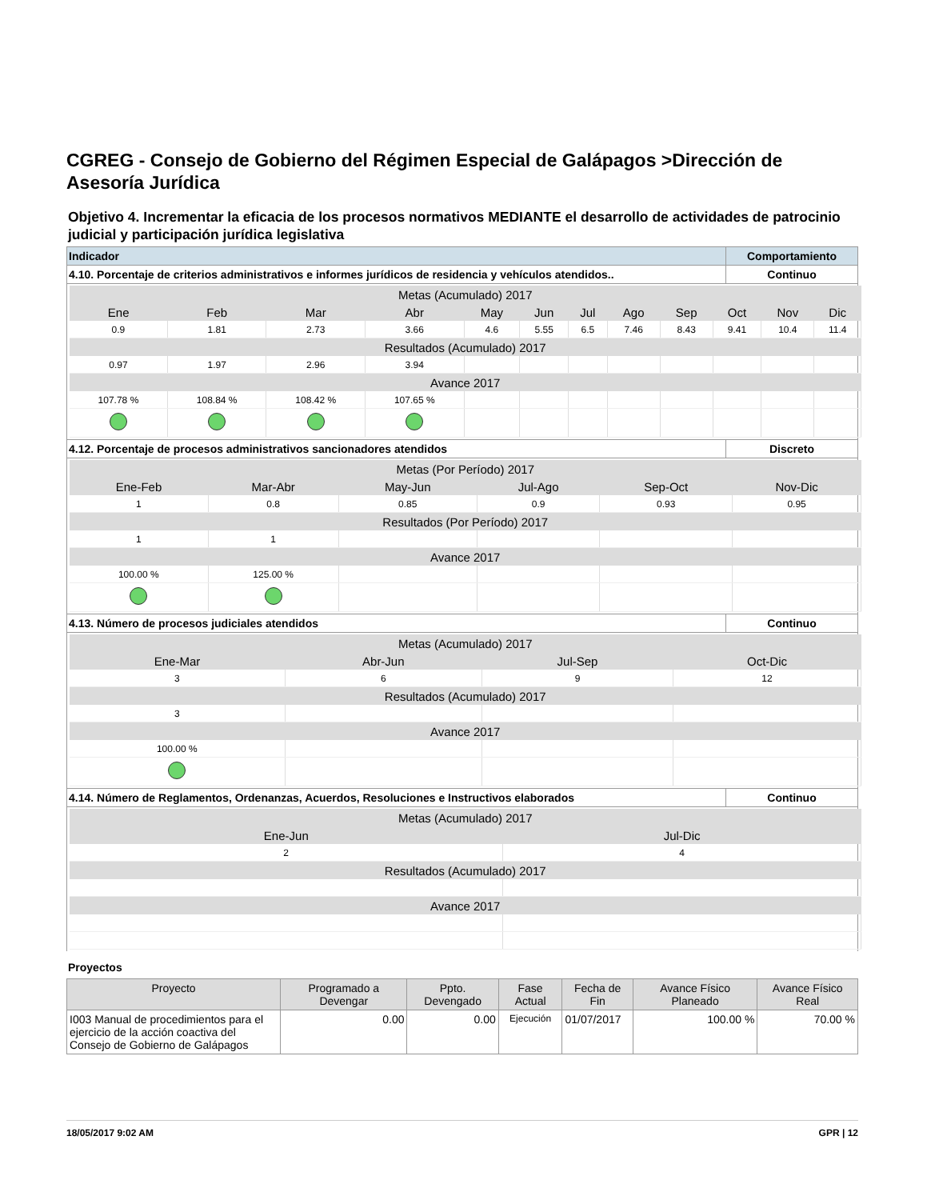CGREG - Consejo de Gobierno del Régimen Especial de Galápagos >Dirección de Asesoría Jurídica
Objetivo 4. Incrementar la eficacia de los procesos normativos MEDIANTE el desarrollo de actividades de patrocinio judicial y participación jurídica legislativa
| Indicador | Comportamiento |
| 4.10. Porcentaje de criterios administrativos e informes jurídicos de residencia y vehículos atendidos.. | Continuo |
| Metas (Acumulado) 2017 | | | | | | | | | | | |
| Ene | Feb | Mar | Abr | May | Jun | Jul | Ago | Sep | Oct | Nov | Dic |
| 0.9 | 1.81 | 2.73 | 3.66 | 4.6 | 5.55 | 6.5 | 7.46 | 8.43 | 9.41 | 10.4 | 11.4 |
| Resultados (Acumulado) 2017 | | | | | | | | | | | |
| 0.97 | 1.97 | 2.96 | 3.94 | | | | | | | | |
| Avance 2017 | | | | | | | | | | | |
| 107.78 % | 108.84 % | 108.42 % | 107.65 % | | | | | | | | |
| 4.12. Porcentaje de procesos administrativos sancionadores atendidos | Discreto |
| Metas (Por Período) 2017 | | | | | |
| Ene-Feb | Mar-Abr | May-Jun | Jul-Ago | Sep-Oct | Nov-Dic |
| 1 | 0.8 | 0.85 | 0.9 | 0.93 | 0.95 |
| Resultados (Por Período) 2017 | | | | | |
| 1 | 1 | | | | |
| Avance 2017 | | | | | |
| 100.00 % | 125.00 % | | | | |
| 4.13. Número de procesos judiciales atendidos | Continuo |
| Metas (Acumulado) 2017 | | | |
| Ene-Mar | Abr-Jun | Jul-Sep | Oct-Dic |
| 3 | 6 | 9 | 12 |
| Resultados (Acumulado) 2017 | | | |
| 3 | | | |
| Avance 2017 | | | |
| 100.00 % | | | |
| 4.14. Número de Reglamentos, Ordenanzas, Acuerdos, Resoluciones e Instructivos elaborados | Continuo |
| Metas (Acumulado) 2017 | |
| Ene-Jun | Jul-Dic |
| 2 | 4 |
| Resultados (Acumulado) 2017 | |
| Avance 2017 | |
Proyectos
| Proyecto | Programado a Devengar | Ppto. Devengado | Fase Actual | Fecha de Fin | Avance Físico Planeado | Avance Físico Real |
| --- | --- | --- | --- | --- | --- | --- |
| I003 Manual de procedimientos para el ejercicio de la acción coactiva del Consejo de Gobierno de Galápagos | 0.00 | 0.00 | Ejecución | 01/07/2017 | 100.00 % | 70.00 % |
18/05/2017 9:02 AM GPR | 12